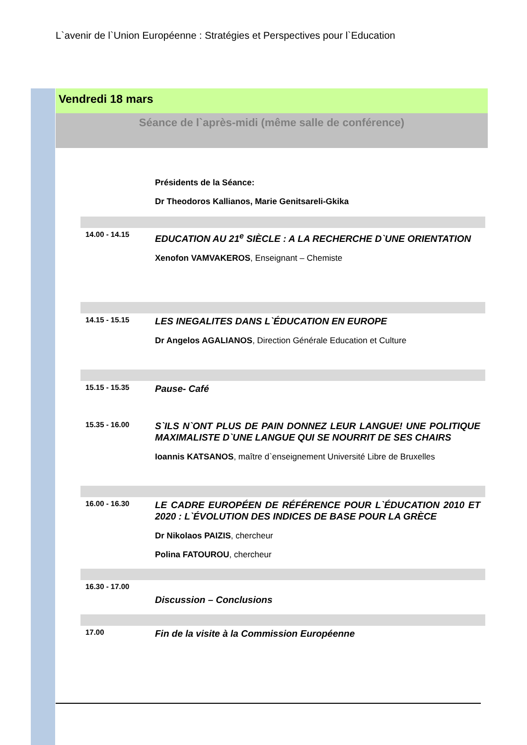L`avenir de l`Union Européenne : Stratégies et Perspectives pour l`Education
Vendredi 18 mars
Séance de l`après-midi (même salle de conférence)
Présidents de la Séance:
Dr Theodoros Kallianos, Marie Genitsareli-Gkika
14.00 - 14.15
EDUCATION AU 21<sup>e</sup> SIÈCLE : A LA RECHERCHE D`UNE ORIENTATION
Xenofon VAMVAKEROS, Enseignant – Chemiste
14.15 - 15.15
LES INEGALITES DANS L`ÉDUCATION EN EUROPE
Dr Angelos AGALIANOS, Direction Générale Education et Culture
15.15 - 15.35
Pause- Café
15.35 - 16.00
S`ILS N`ONT PLUS DE PAIN DONNEZ LEUR LANGUE! UNE POLITIQUE MAXIMALISTE D`UNE LANGUE QUI SE NOURRIT DE SES CHAIRS
Ioannis KATSANOS, maître d`enseignement Université Libre de Bruxelles
16.00 - 16.30
LE CADRE EUROPÉEN DE RÉFÉRENCE POUR L`ÉDUCATION 2010 ET 2020 : L`ÉVOLUTION DES INDICES DE BASE POUR LA GRÈCE
Dr Nikolaos PAIZIS, chercheur
Polina FATOUROU, chercheur
16.30 - 17.00
Discussion – Conclusions
17.00
Fin de la visite à la Commission Européenne